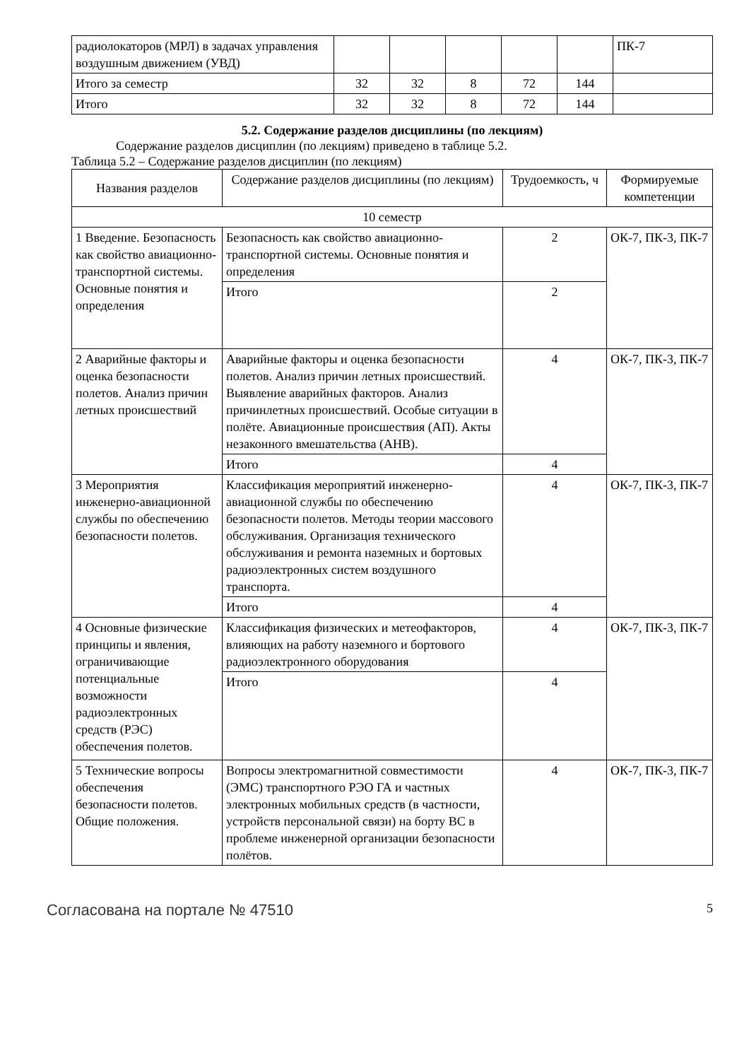| радиолокаторов (МРЛ) в задачах управления воздушным движением (УВД) | | | | | | ПК-7 |
| Итого за семестр | 32 | 32 | 8 | 72 | 144 | |
| Итого | 32 | 32 | 8 | 72 | 144 | |
5.2. Содержание разделов дисциплины (по лекциям)
Содержание разделов дисциплин (по лекциям) приведено в таблице 5.2.
Таблица 5.2 – Содержание разделов дисциплин (по лекциям)
| Названия разделов | Содержание разделов дисциплины (по лекциям) | Трудоемкость, ч | Формируемые компетенции |
| --- | --- | --- | --- |
| 10 семестр | | | |
| 1 Введение. Безопасность как свойство авиационно-транспортной системы. Основные понятия и определения | Безопасность как свойство авиационно-транспортной системы. Основные понятия и определения | 2 | ОК-7, ПК-3, ПК-7 |
| | Итого | 2 | |
| 2 Аварийные факторы и оценка безопасности полетов. Анализ причин летных происшествий | Аварийные факторы и оценка безопасности полетов. Анализ причин летных происшествий. Выявление аварийных факторов. Анализ причинлетных происшествий. Особые ситуации в полёте. Авиационные происшествия (АП). Акты незаконного вмешательства (АНВ). | 4 | ОК-7, ПК-3, ПК-7 |
| | Итого | 4 | |
| 3 Мероприятия инженерно-авиационной службы по обеспечению безопасности полетов. | Классификация мероприятий инженерно-авиационной службы по обеспечению безопасности полетов. Методы теории массового обслуживания. Организация технического обслуживания и ремонта наземных и бортовых радиоэлектронных систем воздушного транспорта. | 4 | ОК-7, ПК-3, ПК-7 |
| | Итого | 4 | |
| 4 Основные физические принципы и явления, ограничивающие потенциальные возможности радиоэлектронных средств (РЭС) обеспечения полетов. | Классификация физических и метеофакторов, влияющих на работу наземного и бортового радиоэлектронного оборудования | 4 | ОК-7, ПК-3, ПК-7 |
| | Итого | 4 | |
| 5 Технические вопросы обеспечения безопасности полетов. Общие положения. | Вопросы электромагнитной совместимости (ЭМС) транспортного РЭО ГА и частных электронных мобильных средств (в частности, устройств персональной связи) на борту ВС в проблеме инженерной организации безопасности полётов. | 4 | ОК-7, ПК-3, ПК-7 |
Согласована на портале № 47510 5